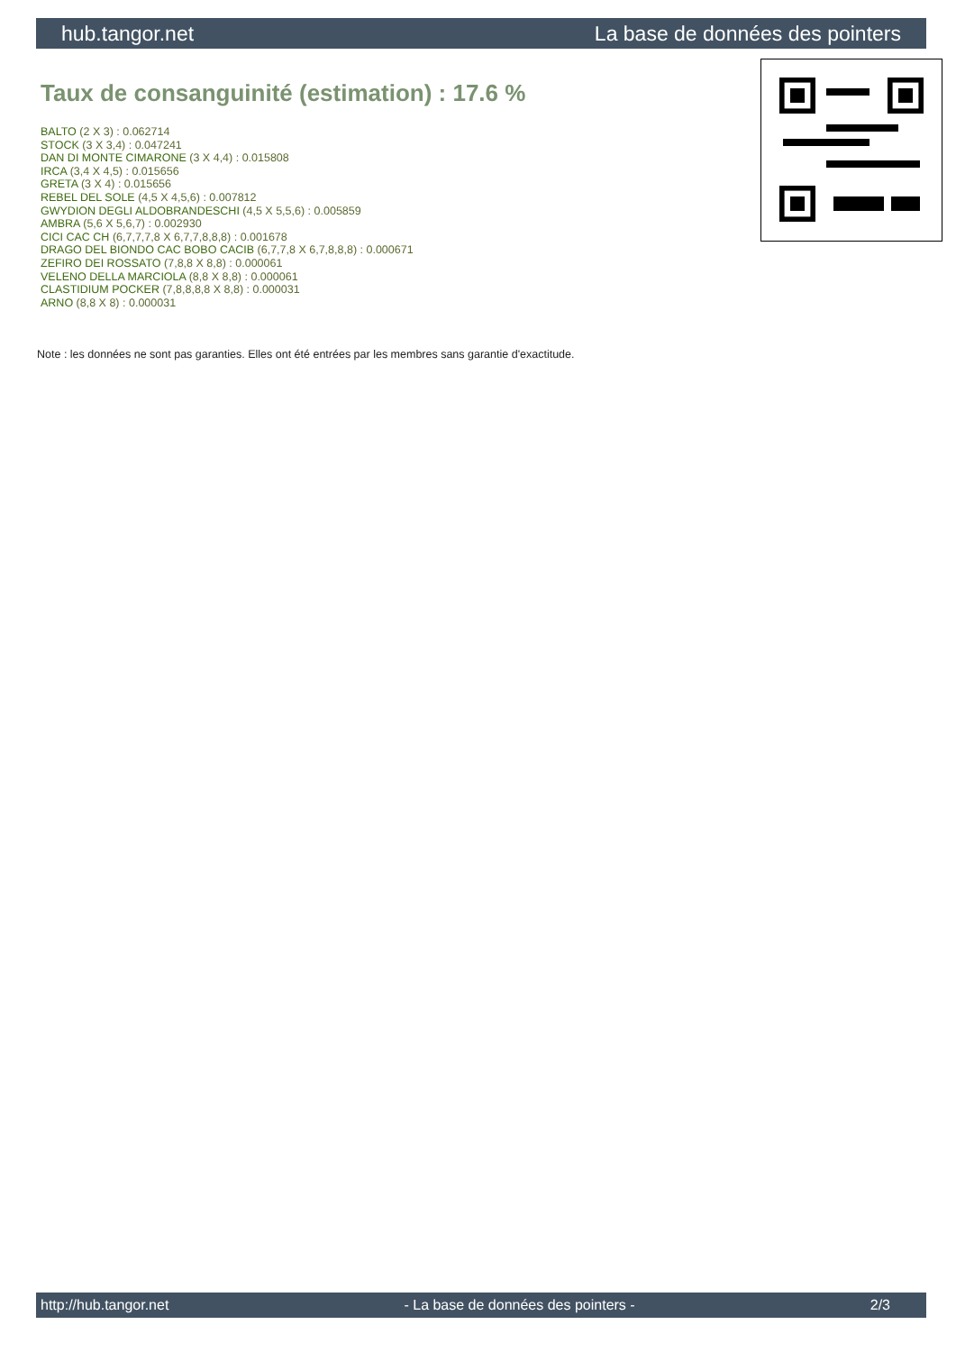hub.tangor.net La base de données des pointers
Taux de consanguinité (estimation) : 17.6 %
BALTO (2 X 3) : 0.062714
STOCK (3 X 3,4) : 0.047241
DAN DI MONTE CIMARONE (3 X 4,4) : 0.015808
IRCA (3,4 X 4,5) : 0.015656
GRETA (3 X 4) : 0.015656
REBEL DEL SOLE (4,5 X 4,5,6) : 0.007812
GWYDION DEGLI ALDOBRANDESCHI (4,5 X 5,5,6) : 0.005859
AMBRA (5,6 X 5,6,7) : 0.002930
CICI CAC CH (6,7,7,7,8 X 6,7,7,8,8,8) : 0.001678
DRAGO DEL BIONDO CAC BOBO CACIB (6,7,7,8 X 6,7,8,8,8) : 0.000671
ZEFIRO DEI ROSSATO (7,8,8 X 8,8) : 0.000061
VELENO DELLA MARCIOLA (8,8 X 8,8) : 0.000061
CLASTIDIUM POCKER (7,8,8,8,8 X 8,8) : 0.000031
ARNO (8,8 X 8) : 0.000031
Note : les données ne sont pas garanties. Elles ont été entrées par les membres sans garantie d'exactitude.
http://hub.tangor.net - La base de données des pointers - 2/3